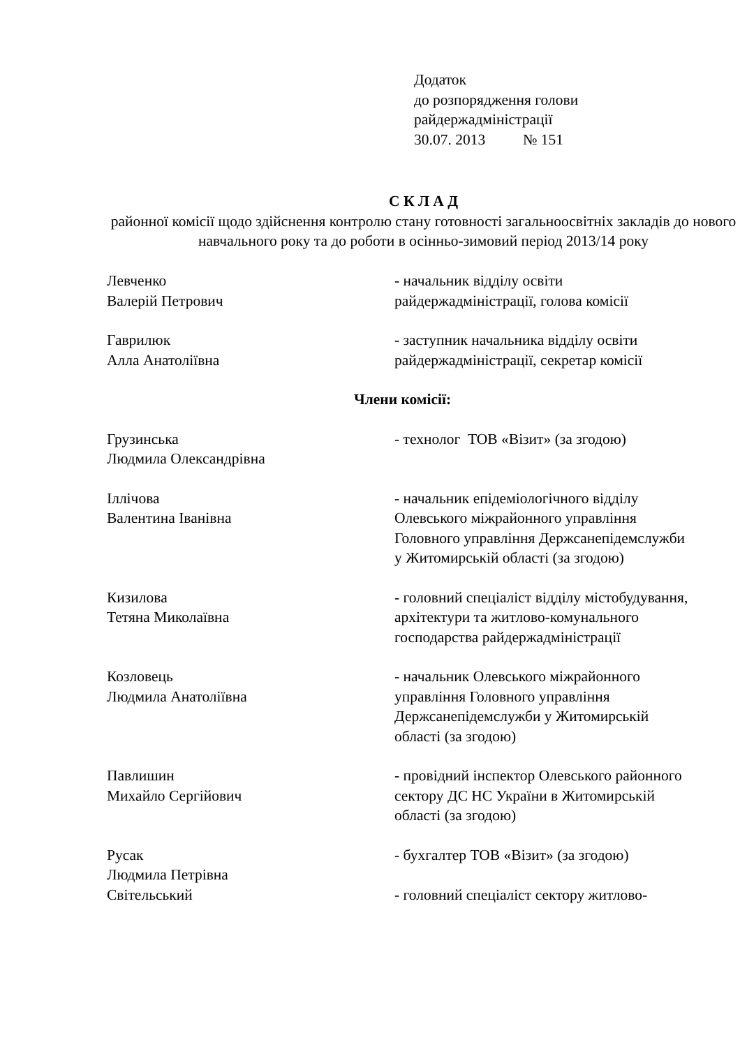Додаток
до розпорядження голови
райдержадміністрації
30.07. 2013 № 151
С К Л А Д
районної комісії щодо здійснення контролю стану готовності загальноосвітніх закладів до нового навчального року та до роботи в осінньо-зимовий період 2013/14 року
| Левченко Валерій Петрович | - начальник відділу освіти райдержадміністрації, голова комісії |
| Гаврилюк Алла Анатоліївна | - заступник начальника відділу освіти райдержадміністрації, секретар комісії |
Члени комісії:
| Грузинська Людмила Олександрівна | - технолог ТОВ «Візит» (за згодою) |
| Іллічова Валентина Іванівна | - начальник епідеміологічного відділу Олевського міжрайонного управління Головного управління Держсанепідемслужби у Житомирській області (за згодою) |
| Кизилова Тетяна Миколаївна | - головний спеціаліст відділу містобудування, архітектури та житлово-комунального господарства райдержадміністрації |
| Козловець Людмила Анатоліївна | - начальник Олевського міжрайонного управління Головного управління Держсанепідемслужби у Житомирській області (за згодою) |
| Павлишин Михайло Сергійович | - провідний інспектор Олевського районного сектору ДС НС України в Житомирській області (за згодою) |
| Русак Людмила Петрівна | - бухгалтер ТОВ «Візит» (за згодою) |
| Світельський | - головний спеціаліст сектору житлово- |